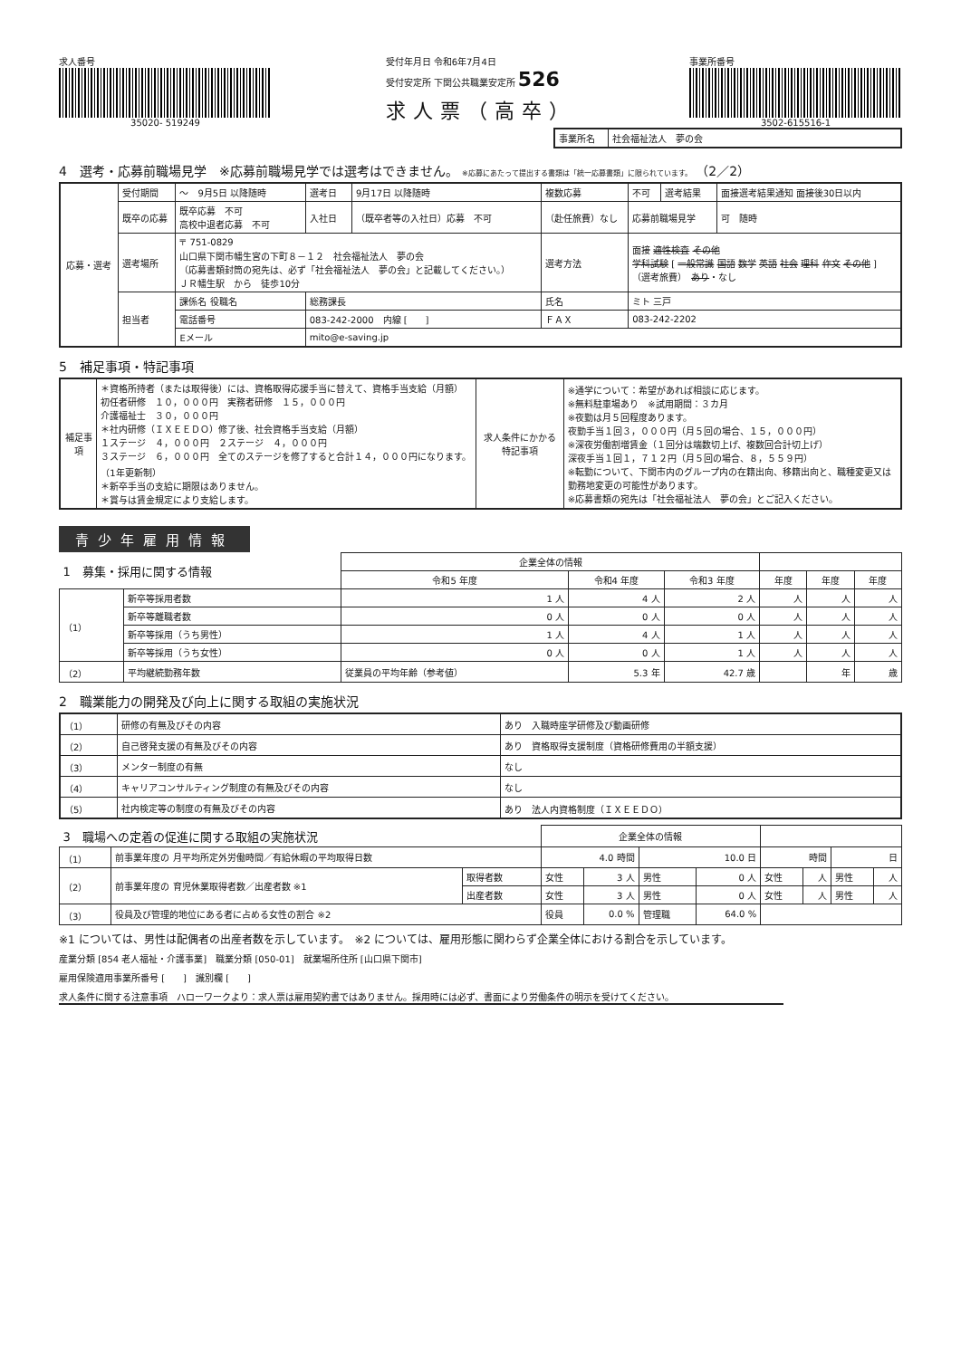求人番号
35020- 519249
受付年月日 令和6年7月4日
受付安定所 下関公共職業安定所 526
求人票（高卒）
事業所番号
3502-615516-1
| 事業所名 | 社会福祉法人 夢の会 |
4　選考・応募前職場見学　※応募前職場見学では選考はできません。 ※応募にあたって提出する書類は「統一応募書類」に限られています。 （2／2）
| 応募・選考 | 受付期間 | ～ 9月5日 以降随時 | 選考日 | 9月17日 以降随時 | 複数応募 | 不可 | 選考結果 | 面接選考結果通知 面接後30日以内 |
| | 既卒の応募 | 既卒応募 不可 高校中退者応募 不可 | 入社日 | （既卒者等の入社日）応募 不可 | （赴任旅費）なし | 応募前職場見学 | | 可 随時 |
| | 選考場所 | 〒 751-0829 山口県下関市幡生宮の下町８－１２ 社会福祉法人 夢の会 （応募書類封筒の宛先は、必ず「社会福祉法人 夢の会」と記載してください。） ＪＲ幡生駅 から 徒歩10分 | | | 選考方法 | 面接 適性検査 その他 学科試験 [ 一般常識 国語 数学 英語 社会 理科 作文 その他 ] （選考旅費） あり ・なし | | |
| | 担当者 | 課係名 役職名 | 総務課長 | | 氏名 | ミト 三戸 | | |
| | | 電話番号 | 083-242-2000 内線 [ ] | | ＦＡＸ | 083-242-2202 | | |
| | | Eメール | mito@e-saving.jp | | | | | |
5　補足事項・特記事項
| 補足事項 | ＊資格所持者（または取得後）には、資格取得応援手当に替えて、資格手当支給（月額） 初任者研修 １０，０００円 実務者研修 １５，０００円 介護福祉士 ３０，０００円 ＊社内研修（ＩＸＥＥＤＯ）修了後、社会資格手当支給（月額） １ステージ ４，０００円 ２ステージ ４，０００円 ３ステージ ６，０００円 全てのステージを修了すると合計１４，０００円になります。（1年更新制） ＊新卒手当の支給に期限はありません。 ＊賞与は賃金規定により支給します。 | 求人条件にかかる特記事項 | ※通学について：希望があれば相談に応じます。 ※無料駐車場あり ※試用期間：３カ月 ※夜勤は月５回程度あります。 夜勤手当１回３，０００円（月５回の場合、１５，０００円） ※深夜労働割増賃金（１回分は端数切上げ、複数回合計切上げ） 深夜手当１回１，７１２円（月５回の場合、８，５５９円） ※転勤について、下関市内のグループ内の在籍出向、移籍出向と、職種変更又は勤務地変更の可能性があります。 ※応募書類の宛先は「社会福祉法人 夢の会」とご記入ください。 |
青少年雇用情報
| 1 募集・採用に関する情報 | | | 企業全体の情報 | | | | | |
| | | | 令和5 年度 | 令和4 年度 | 令和3 年度 | 年度 | 年度 | 年度 |
| （1） | 新卒等採用者数 | | 1 人 | 4 人 | 2 人 | 人 | 人 | 人 |
| | 新卒等離職者数 | | 0 人 | 0 人 | 0 人 | 人 | 人 | 人 |
| | 新卒等採用（うち男性） | | 1 人 | 4 人 | 1 人 | 人 | 人 | 人 |
| | 新卒等採用（うち女性） | | 0 人 | 0 人 | 1 人 | 人 | 人 | 人 |
| （2） | 平均継続勤務年数 | 従業員の平均年齢（参考値） | | 5.3 年 | 42.7 歳 | | 年 | 歳 |
2　職業能力の開発及び向上に関する取組の実施状況
| （1） | 研修の有無及びその内容 | あり 入職時座学研修及び動画研修 |
| （2） | 自己啓発支援の有無及びその内容 | あり 資格取得支援制度（資格研修費用の半額支援） |
| （3） | メンター制度の有無 | なし |
| （4） | キャリアコンサルティング制度の有無及びその内容 | なし |
| （5） | 社内検定等の制度の有無及びその内容 | あり 法人内資格制度（ＩＸＥＥＤＯ） |
| 3 職場への定着の促進に関する取組の実施状況 | | | 企業全体の情報 | | | | | | | |
| （1） | 前事業年度の 月平均所定外労働時間／有給休暇の平均取得日数 | | 4.0 時間 | | 10.0 日 | | 時間 | | 日 | |
| （2） | 前事業年度の 育児休業取得者数／出産者数 ※1 | 取得者数 | 女性 | 3 人 | 男性 | 0 人 | 女性 | 人 | 男性 | 人 |
| | | 出産者数 | 女性 | 3 人 | 男性 | 0 人 | 女性 | 人 | 男性 | 人 |
| （3） | 役員及び管理的地位にある者に占める女性の割合 ※2 | | 役員 | 0.0 % | 管理職 | 64.0 % | | | | |
※1 については、男性は配偶者の出産者数を示しています。　※2 については、雇用形態に関わらず企業全体における割合を示しています。
産業分類 [854 老人福祉・介護事業]　職業分類 [050-01]　就業場所住所 [山口県下関市]
雇用保険適用事業所番号 [　　]　識別欄 [　　]
求人条件に関する注意事項　ハローワークより：求人票は雇用契約書ではありません。採用時には必ず、書面により労働条件の明示を受けてください。